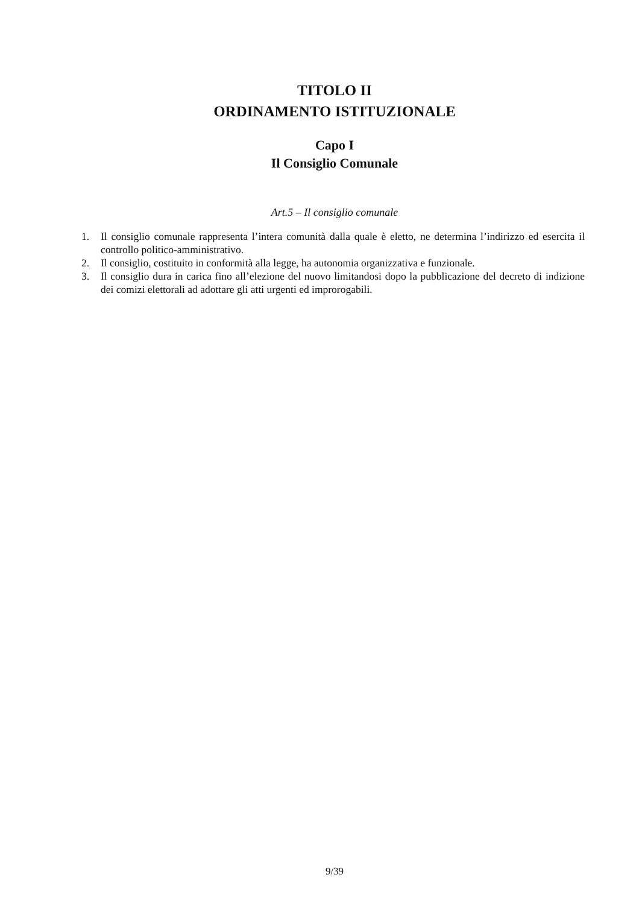TITOLO II
ORDINAMENTO ISTITUZIONALE
Capo I
Il Consiglio Comunale
Art.5 – Il consiglio comunale
1. Il consiglio comunale rappresenta l’intera comunità dalla quale è eletto, ne determina l’indirizzo ed esercita il controllo politico-amministrativo.
2. Il consiglio, costituito in conformità alla legge, ha autonomia organizzativa e funzionale.
3. Il consiglio dura in carica fino all’elezione del nuovo limitandosi dopo la pubblicazione del decreto di indizione dei comizi elettorali ad adottare gli atti urgenti ed improrogabili.
9/39